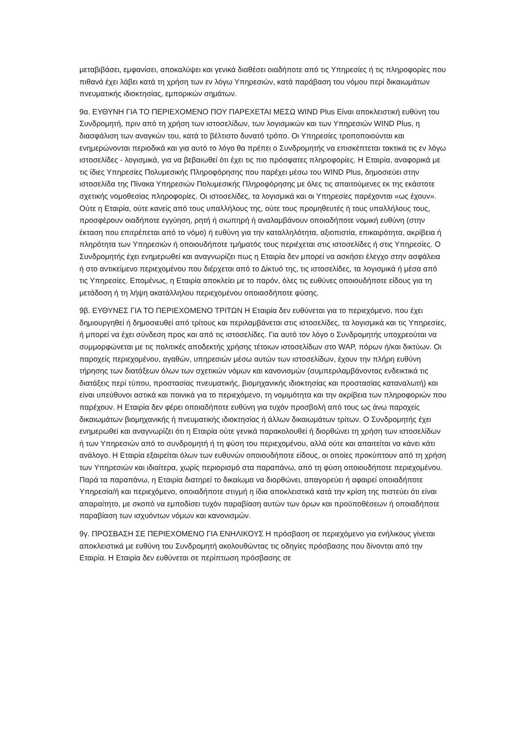μεταβιβάσει, εμφανίσει, αποκαλύψει και γενικά διαθέσει οιαδήποτε από τις Υπηρεσίες ή τις πληροφορίες που πιθανά έχει λάβει κατά τη χρήση των εν λόγω Υπηρεσιών, κατά παράβαση του νόμου περί δικαιωμάτων πνευματικής ιδιοκτησίας, εμπορικών σημάτων.
9α. ΕΥΘΥΝΗ ΓΙΑ ΤΟ ΠΕΡΙΕΧΟΜΕΝΟ ΠΟΥ ΠΑΡΕΧΕΤΑΙ ΜΕΣΩ WIND Plus Είναι αποκλειστική ευθύνη του Συνδρομητή, πριν από τη χρήση των ιστοσελίδων, των λογισμικών και των Υπηρεσιών WIND Plus, η διασφάλιση των αναγκών του, κατά το βέλτιστο δυνατό τρόπο. Οι Υπηρεσίες τροποποιούνται και ενημερώνονται περιοδικά και για αυτό το λόγο θα πρέπει ο Συνδρομητής να επισκέπτεται τακτικά τις εν λόγω ιστοσελίδες - λογισμικά, για να βεβαιωθεί ότι έχει τις πιο πρόσφατες πληροφορίες. Η Εταιρία, αναφορικά με τις ίδιες Υπηρεσίες Πολυμεσικής Πληροφόρησης που παρέχει μέσω του WIND Plus, δημοσιεύει στην ιστοσελίδα της Πίνακα Υπηρεσιών Πολυμεσικής Πληροφόρησης με όλες τις απαιτούμενες εκ της εκάστοτε σχετικής νομοθεσίας πληροφορίες. Οι ιστοσελίδες, τα λογισμικά και οι Υπηρεσίες παρέχονται «ως έχουν». Ούτε η Εταιρία, ούτε κανείς από τους υπαλλήλους της, ούτε τους προμηθευτές ή τους υπαλλήλους τους, προσφέρουν οιαδήποτε εγγύηση, ρητή ή σιωπηρή ή αναλαμβάνουν οποιαδήποτε νομική ευθύνη (στην έκταση που επιτρέπεται από το νόμο) ή ευθύνη για την καταλληλότητα, αξιοπιστία, επικαιρότητα, ακρίβεια ή πληρότητα των Υπηρεσιών ή οποιουδήποτε τμήματός τους περιέχεται στις ιστοσελίδες ή στις Υπηρεσίες. Ο Συνδρομητής έχει ενημερωθεί και αναγνωρίζει πως η Εταιρία δεν μπορεί να ασκήσει έλεγχο στην ασφάλεια ή στο αντικείμενο περιεχομένου που διέρχεται από το Δίκτυό της, τις ιστοσελίδες, τα λογισμικά ή μέσα από τις Υπηρεσίες. Επομένως, η Εταιρία αποκλείει με το παρόν, όλες τις ευθύνες οποιουδήποτε είδους για τη μετάδοση ή τη λήψη ακατάλληλου περιεχομένου οποιασδήποτε φύσης.
9β. ΕΥΘΥΝΕΣ ΓΙΑ ΤΟ ΠΕΡΙΕΧΟΜΕΝΟ ΤΡΙΤΩΝ Η Εταιρία δεν ευθύνεται για το περιεχόμενο, που έχει δημιουργηθεί ή δημοσιευθεί από τρίτους και περιλαμβάνεται στις ιστοσελίδες, τα λογισμικά και τις Υπηρεσίες, ή μπορεί να έχει σύνδεση προς και από τις ιστοσελίδες. Για αυτό τον λόγο ο Συνδρομητής υποχρεούται να συμμορφώνεται με τις πολιτικές αποδεκτής χρήσης τέτοιων ιστοσελίδων στο WAP, πόρων ή/και δικτύων. Οι παροχείς περιεχομένου, αγαθών, υπηρεσιών μέσω αυτών των ιστοσελίδων, έχουν την πλήρη ευθύνη τήρησης των διατάξεων όλων των σχετικών νόμων και κανονισμών (συμπεριλαμβάνοντας ενδεικτικά τις διατάξεις περί τύπου, προστασίας πνευματικής, βιομηχανικής ιδιοκτησίας και προστασίας καταναλωτή) και είναι υπεύθυνοι αστικά και ποινικά για το περιεχόμενο, τη νομιμότητα και την ακρίβεια των πληροφοριών που παρέχουν. Η Εταιρία δεν φέρει οποιαδήποτε ευθύνη για τυχόν προσβολή από τους ως άνω παροχείς δικαιωμάτων βιομηχανικής ή πνευματικής ιδιοκτησίας ή άλλων δικαιωμάτων τρίτων. Ο Συνδρομητής έχει ενημερωθεί και αναγνωρίζει ότι η Εταιρία ούτε γενικά παρακολουθεί ή διορθώνει τη χρήση των ιστοσελίδων ή των Υπηρεσιών από το συνδρομητή ή τη φύση του περιεχομένου, αλλά ούτε και απαιτείται να κάνει κάτι ανάλογο. Η Εταιρία εξαιρείται όλων των ευθυνών οποιουδήποτε είδους, οι οποίες προκύπτουν από τη χρήση των Υπηρεσιών και ιδιαίτερα, χωρίς περιορισμό στα παραπάνω, από τη φύση οποιουδήποτε περιεχομένου. Παρά τα παραπάνω, η Εταιρία διατηρεί το δικαίωμα να διορθώνει, απαγορεύει ή αφαιρεί οποιαδήποτε Υπηρεσία/ή και περιεχόμενο, οποιαδήποτε στιγμή η ίδια αποκλειστικά κατά την κρίση της πιστεύει ότι είναι απαραίτητο, με σκοπό να εμποδίσει τυχόν παραβίαση αυτών των όρων και προϋποθέσεων ή οποιαδήποτε παραβίαση των ισχυόντων νόμων και κανονισμών.
9γ. ΠΡΟΣΒΑΣΗ ΣΕ ΠΕΡΙΕΧΟΜΕΝΟ ΓΙΑ ΕΝΗΛΙΚΟΥΣ Η πρόσβαση σε περιεχόμενο για ενήλικους γίνεται αποκλειστικά με ευθύνη του Συνδρομητή ακολουθώντας τις οδηγίες πρόσβασης που δίνονται από την Εταιρία. Η Εταιρία δεν ευθύνεται σε περίπτωση πρόσβασης σε